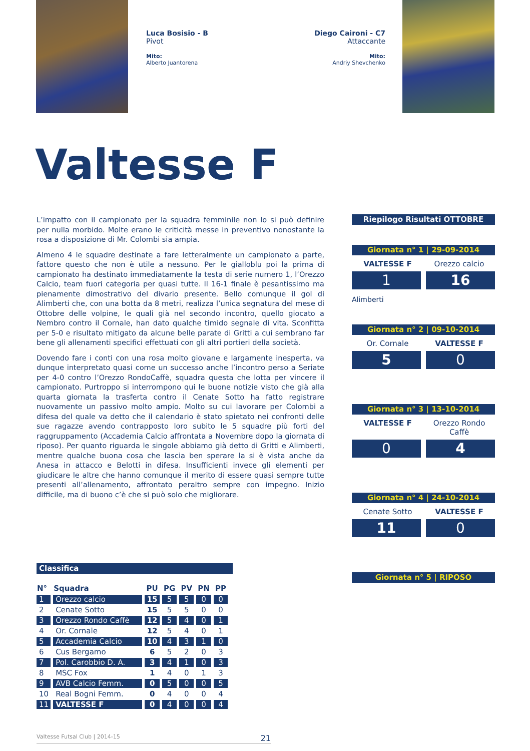Luca Bosisio - B
Pivot
Mito:
Alberto Juantorena
Diego Caironi - C7
Attaccante
Mito:
Andriy Shevchenko
Valtesse F
L’impatto con il campionato per la squadra femminile non lo si può definire per nulla morbido. Molte erano le criticità messe in preventivo nonostante la rosa a disposizione di Mr. Colombi sia ampia.
Almeno 4 le squadre destinate a fare letteralmente un campionato a parte, fattore questo che non è utile a nessuno. Per le gialloblu poi la prima di campionato ha destinato immediatamente la testa di serie numero 1, l’Orezzo Calcio, team fuori categoria per quasi tutte. Il 16-1 finale è pesantissimo ma pienamente dimostrativo del divario presente. Bello comunque il gol di Alimberti che, con una botta da 8 metri, realizza l’unica segnatura del mese di Ottobre delle volpine, le quali già nel secondo incontro, quello giocato a Nembro contro il Cornale, han dato qualche timido segnale di vita. Sconfitta per 5-0 e risultato mitigato da alcune belle parate di Gritti a cui sembrano far bene gli allenamenti specifici effettuati con gli altri portieri della società.
Dovendo fare i conti con una rosa molto giovane e largamente inesperta, va dunque interpretato quasi come un successo anche l’incontro perso a Seriate per 4-0 contro l’Orezzo RondoCaffè, squadra questa che lotta per vincere il campionato. Purtroppo si interrompono qui le buone notizie visto che già alla quarta giornata la trasferta contro il Cenate Sotto ha fatto registrare nuovamente un passivo molto ampio. Molto su cui lavorare per Colombi a difesa del quale va detto che il calendario è stato spietato nei confronti delle sue ragazze avendo contrapposto loro subito le 5 squadre più forti del raggruppamento (Accademia Calcio affrontata a Novembre dopo la giornata di riposo). Per quanto riguarda le singole abbiamo già detto di Gritti e Alimberti, mentre qualche buona cosa che lascia ben sperare la si è vista anche da Anesa in attacco e Belotti in difesa. Insufficienti invece gli elementi per giudicare le altre che hanno comunque il merito di essere quasi sempre tutte presenti all’allenamento, affrontato peraltro sempre con impegno. Inizio difficile, ma di buono c’è che si può solo che migliorare.
Riepilogo Risultati OTTOBRE
Giornata n° 1 | 29-09-2014
VALTESSE F Orezzo calcio
1 16
Alimberti
Giornata n° 2 | 09-10-2014
Or. Cornale VALTESSE F
5 0
Giornata n° 3 | 13-10-2014
VALTESSE F Orezzo Rondo Caffè
0 4
Giornata n° 4 | 24-10-2014
Cenate Sotto VALTESSE F
11 0
Giornata n° 5 | RIPOSO
Classifica
| N° | Squadra | PU | PG | PV | PN | PP |
| --- | --- | --- | --- | --- | --- | --- |
| 1 | Orezzo calcio | 15 | 5 | 5 | 0 | 0 |
| 2 | Cenate Sotto | 15 | 5 | 5 | 0 | 0 |
| 3 | Orezzo Rondo Caffè | 12 | 5 | 4 | 0 | 1 |
| 4 | Or. Cornale | 12 | 5 | 4 | 0 | 1 |
| 5 | Accademia Calcio | 10 | 4 | 3 | 1 | 0 |
| 6 | Cus Bergamo | 6 | 5 | 2 | 0 | 3 |
| 7 | Pol. Carobbio D. A. | 3 | 4 | 1 | 0 | 3 |
| 8 | MSC Fox | 1 | 4 | 0 | 1 | 3 |
| 9 | AVB Calcio Femm. | 0 | 5 | 0 | 0 | 5 |
| 10 | Real Bogni Femm. | 0 | 4 | 0 | 0 | 4 |
| 11 | VALTESSE F | 0 | 4 | 0 | 0 | 4 |
Valtesse Futsal Club | 2014-15 21